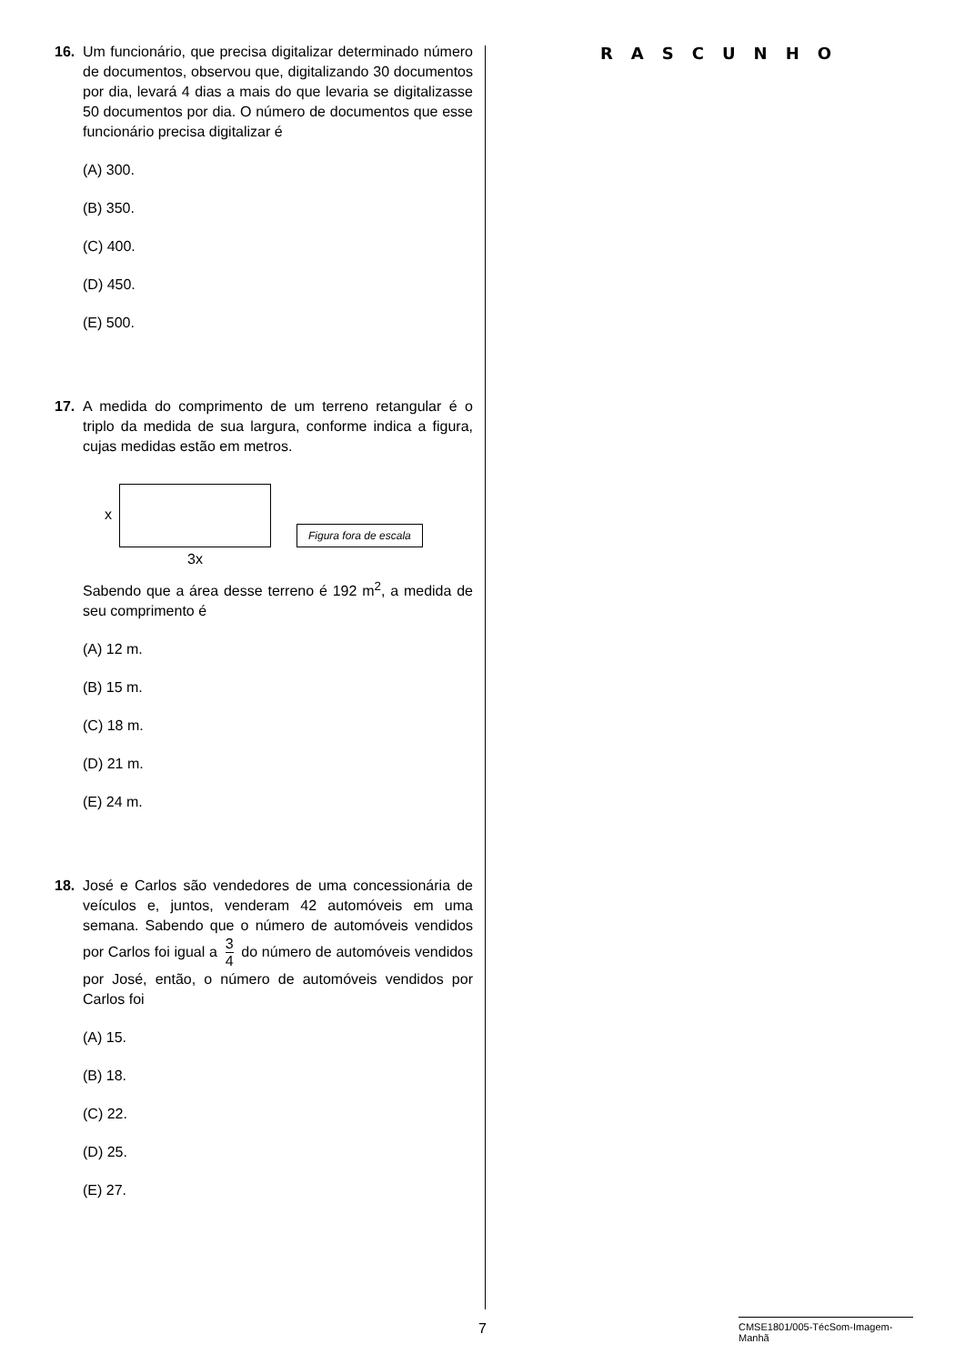16. Um funcionário, que precisa digitalizar determinado número de documentos, observou que, digitalizando 30 documentos por dia, levará 4 dias a mais do que levaria se digitalizasse 50 documentos por dia. O número de documentos que esse funcionário precisa digitalizar é
(A) 300.
(B) 350.
(C) 400.
(D) 450.
(E) 500.
17. A medida do comprimento de um terreno retangular é o triplo da medida de sua largura, conforme indica a figura, cujas medidas estão em metros.
x
3x
Figura fora de escala
Sabendo que a área desse terreno é 192 m<sup>2</sup>, a medida de seu comprimento é
(A) 12 m.
(B) 15 m.
(C) 18 m.
(D) 21 m.
(E) 24 m.
18. José e Carlos são vendedores de uma concessionária de veículos e, juntos, venderam 42 automóveis em uma semana. Sabendo que o número de automóveis vendidos por Carlos foi igual a 3 4 do número de automóveis vendidos por José, então, o número de automóveis vendidos por Carlos foi
(A) 15.
(B) 18.
(C) 22.
(D) 25.
(E) 27.
RASCUNHO
7
CMSE1801/005-TécSom-Imagem-Manhã